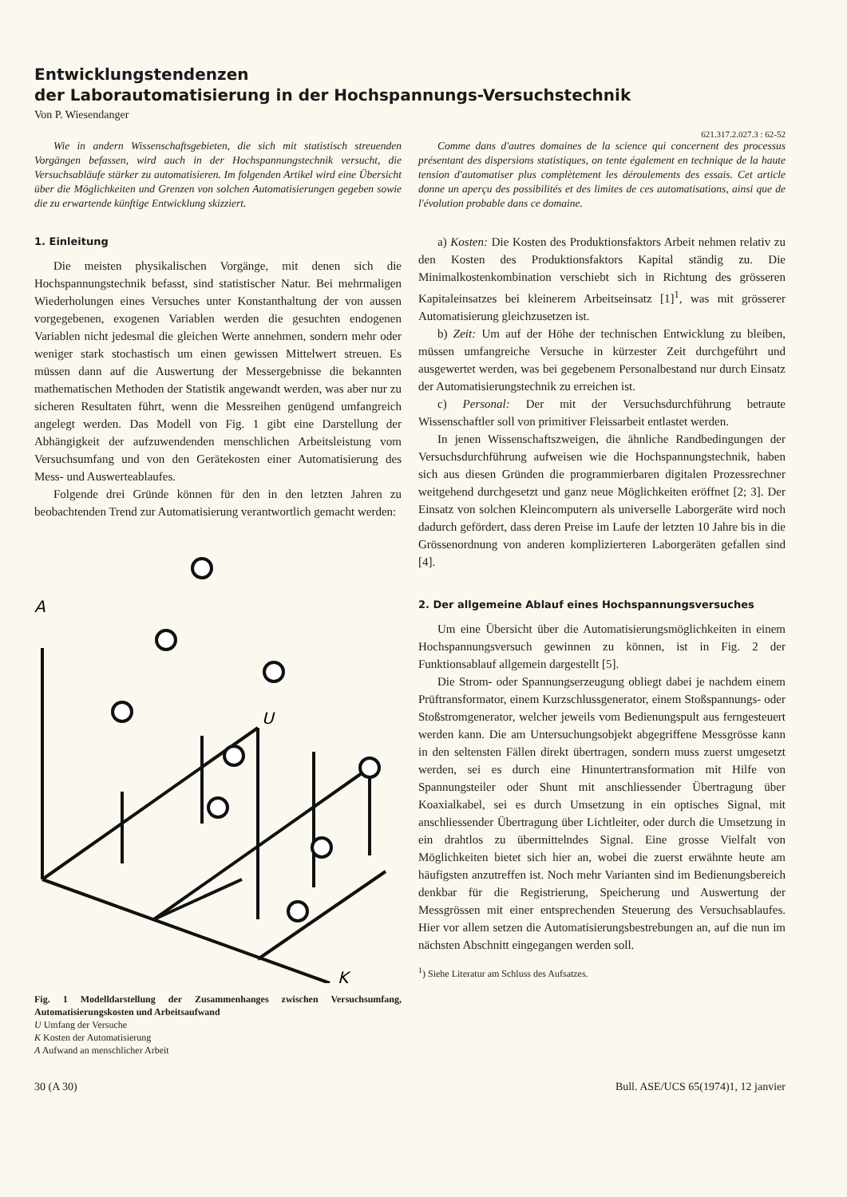Entwicklungstendenzen
der Laborautomatisierung in der Hochspannungs-Versuchstechnik
Von P. Wiesendanger
621.317.2.027.3 : 62-52
Wie in andern Wissenschaftsgebieten, die sich mit statistisch streuenden Vorgängen befassen, wird auch in der Hochspannungstechnik versucht, die Versuchsabläufe stärker zu automatisieren. Im folgenden Artikel wird eine Übersicht über die Möglichkeiten und Grenzen von solchen Automatisierungen gegeben sowie die zu erwartende künftige Entwicklung skizziert.
Comme dans d'autres domaines de la science qui concernent des processus présentant des dispersions statistiques, on tente également en technique de la haute tension d'automatiser plus complètement les déroulements des essais. Cet article donne un aperçu des possibilités et des limites de ces automatisations, ainsi que de l'évolution probable dans ce domaine.
1. Einleitung
Die meisten physikalischen Vorgänge, mit denen sich die Hochspannungstechnik befasst, sind statistischer Natur. Bei mehrmaligen Wiederholungen eines Versuches unter Konstanthaltung der von aussen vorgegebenen, exogenen Variablen werden die gesuchten endogenen Variablen nicht jedesmal die gleichen Werte annehmen, sondern mehr oder weniger stark stochastisch um einen gewissen Mittelwert streuen. Es müssen dann auf die Auswertung der Messergebnisse die bekannten mathematischen Methoden der Statistik angewandt werden, was aber nur zu sicheren Resultaten führt, wenn die Messreihen genügend umfangreich angelegt werden. Das Modell von Fig. 1 gibt eine Darstellung der Abhängigkeit der aufzuwendenden menschlichen Arbeitsleistung vom Versuchsumfang und von den Gerätekosten einer Automatisierung des Mess- und Auswerteablaufes.
Folgende drei Gründe können für den in den letzten Jahren zu beobachtenden Trend zur Automatisierung verantwortlich gemacht werden:
A
U
K
Fig. 1 Modelldarstellung der Zusammenhanges zwischen Versuchsumfang, Automatisierungskosten und Arbeitsaufwand
U Umfang der Versuche
K Kosten der Automatisierung
A Aufwand an menschlicher Arbeit
a) Kosten: Die Kosten des Produktionsfaktors Arbeit nehmen relativ zu den Kosten des Produktionsfaktors Kapital ständig zu. Die Minimalkostenkombination verschiebt sich in Richtung des grösseren Kapitaleinsatzes bei kleinerem Arbeitseinsatz [1]<sup>1</sup>, was mit grösserer Automatisierung gleichzusetzen ist.
b) Zeit: Um auf der Höhe der technischen Entwicklung zu bleiben, müssen umfangreiche Versuche in kürzester Zeit durchgeführt und ausgewertet werden, was bei gegebenem Personalbestand nur durch Einsatz der Automatisierungstechnik zu erreichen ist.
c) Personal: Der mit der Versuchsdurchführung betraute Wissenschaftler soll von primitiver Fleissarbeit entlastet werden.
In jenen Wissenschaftszweigen, die ähnliche Randbedingungen der Versuchsdurchführung aufweisen wie die Hochspannungstechnik, haben sich aus diesen Gründen die programmierbaren digitalen Prozessrechner weitgehend durchgesetzt und ganz neue Möglichkeiten eröffnet [2; 3]. Der Einsatz von solchen Kleincomputern als universelle Laborgeräte wird noch dadurch gefördert, dass deren Preise im Laufe der letzten 10 Jahre bis in die Grössenordnung von anderen komplizierteren Laborgeräten gefallen sind [4].
2. Der allgemeine Ablauf eines Hochspannungsversuches
Um eine Übersicht über die Automatisierungsmöglichkeiten in einem Hochspannungsversuch gewinnen zu können, ist in Fig. 2 der Funktionsablauf allgemein dargestellt [5].
Die Strom- oder Spannungserzeugung obliegt dabei je nachdem einem Prüftransformator, einem Kurzschlussgenerator, einem Stoßspannungs- oder Stoßstromgenerator, welcher jeweils vom Bedienungspult aus ferngesteuert werden kann. Die am Untersuchungsobjekt abgegriffene Messgrösse kann in den seltensten Fällen direkt übertragen, sondern muss zuerst umgesetzt werden, sei es durch eine Hinuntertransformation mit Hilfe von Spannungsteiler oder Shunt mit anschliessender Übertragung über Koaxialkabel, sei es durch Umsetzung in ein optisches Signal, mit anschliessender Übertragung über Lichtleiter, oder durch die Umsetzung in ein drahtlos zu übermittelndes Signal. Eine grosse Vielfalt von Möglichkeiten bietet sich hier an, wobei die zuerst erwähnte heute am häufigsten anzutreffen ist. Noch mehr Varianten sind im Bedienungsbereich denkbar für die Registrierung, Speicherung und Auswertung der Messgrössen mit einer entsprechenden Steuerung des Versuchsablaufes. Hier vor allem setzen die Automatisierungsbestrebungen an, auf die nun im nächsten Abschnitt eingegangen werden soll.
<sup>1</sup>) Siehe Literatur am Schluss des Aufsatzes.
30 (A 30) Bull. ASE/UCS 65(1974)1, 12 janvier